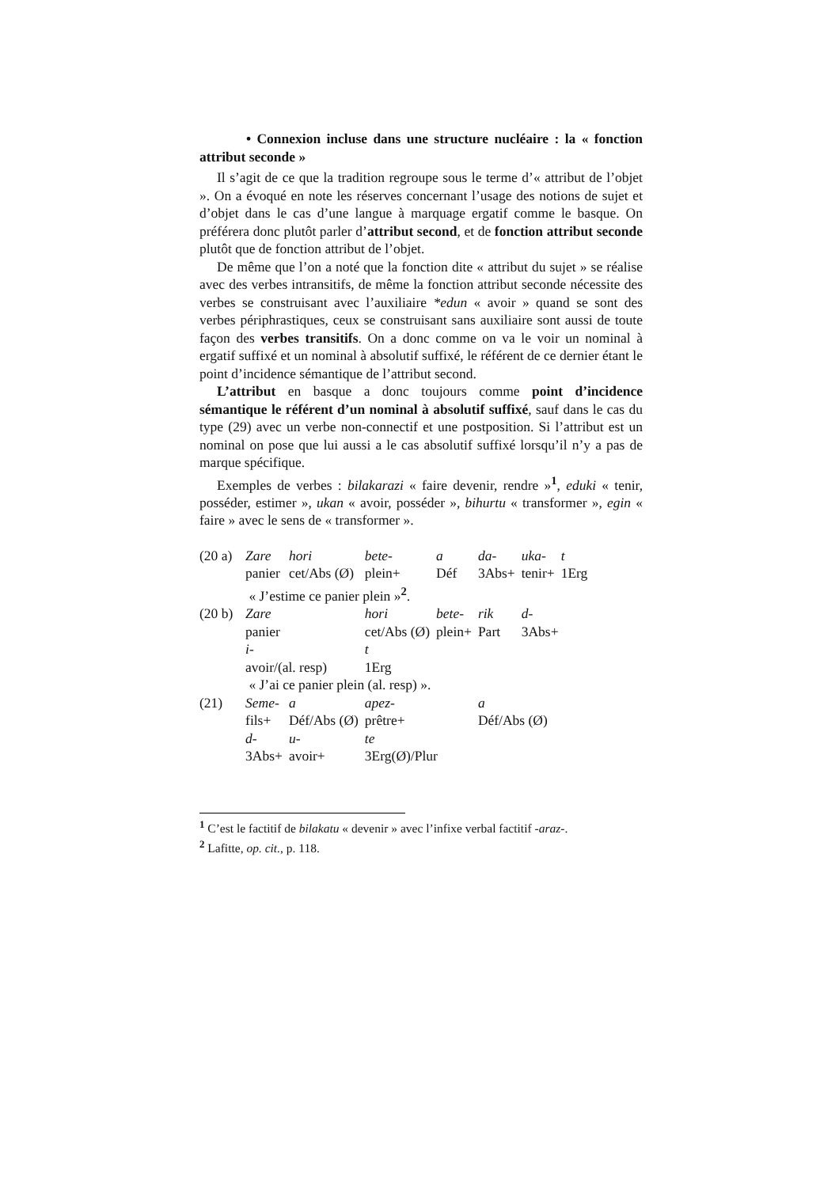• Connexion incluse dans une structure nucléaire : la « fonction attribut seconde »
Il s’agit de ce que la tradition regroupe sous le terme d’« attribut de l’objet ». On a évoqué en note les réserves concernant l’usage des notions de sujet et d’objet dans le cas d’une langue à marquage ergatif comme le basque. On préférera donc plutôt parler d’attribut second, et de fonction attribut seconde plutôt que de fonction attribut de l’objet.
De même que l’on a noté que la fonction dite « attribut du sujet » se réalise avec des verbes intransitifs, de même la fonction attribut seconde nécessite des verbes se construisant avec l’auxiliaire *edun « avoir » quand se sont des verbes périphrastiques, ceux se construisant sans auxiliaire sont aussi de toute façon des verbes transitifs. On a donc comme on va le voir un nominal à ergatif suffixé et un nominal à absolutif suffixé, le référent de ce dernier étant le point d’incidence sémantique de l’attribut second.
L’attribut en basque a donc toujours comme point d’incidence sémantique le référent d’un nominal à absolutif suffixé, sauf dans le cas du type (29) avec un verbe non-connectif et une postposition. Si l’attribut est un nominal on pose que lui aussi a le cas absolutif suffixé lorsqu’il n’y a pas de marque spécifique.
Exemples de verbes : bilakarazi « faire devenir, rendre »<sup>1</sup>, eduki « tenir, posséder, estimer », ukan « avoir, posséder », bihurtu « transformer », egin « faire » avec le sens de « transformer ».
| (20 a) | Zare | hori | bete- | a | da- | uka- | t |
| | panier | cet/Abs (Ø) | plein+ | Déf | 3Abs+ | tenir+ | 1Erg |
| | « J’estime ce panier plein »<sup>2</sup>. | | | | | | |
| (20 b) | Zare | | hori | bete- | rik | d- | |
| | panier | | cet/Abs (Ø) | plein+ | Part | 3Abs+ | |
| | i- | | t | | | | |
| | avoir/(al. resp) | | 1Erg | | | | |
| | « J’ai ce panier plein (al. resp) ». | | | | | | |
| (21) | Seme- | a | apez- | | a | | |
| | fils+ | Déf/Abs (Ø) | prêtre+ | | Déf/Abs (Ø) | | |
| | d- | u- | te | | | | |
| | 3Abs+ | avoir+ | 3Erg(Ø)/Plur | | | | |
<sup>1</sup> C’est le factitif de bilakatu « devenir » avec l’infixe verbal factitif -araz-.
<sup>2</sup> Lafitte, op. cit., p. 118.